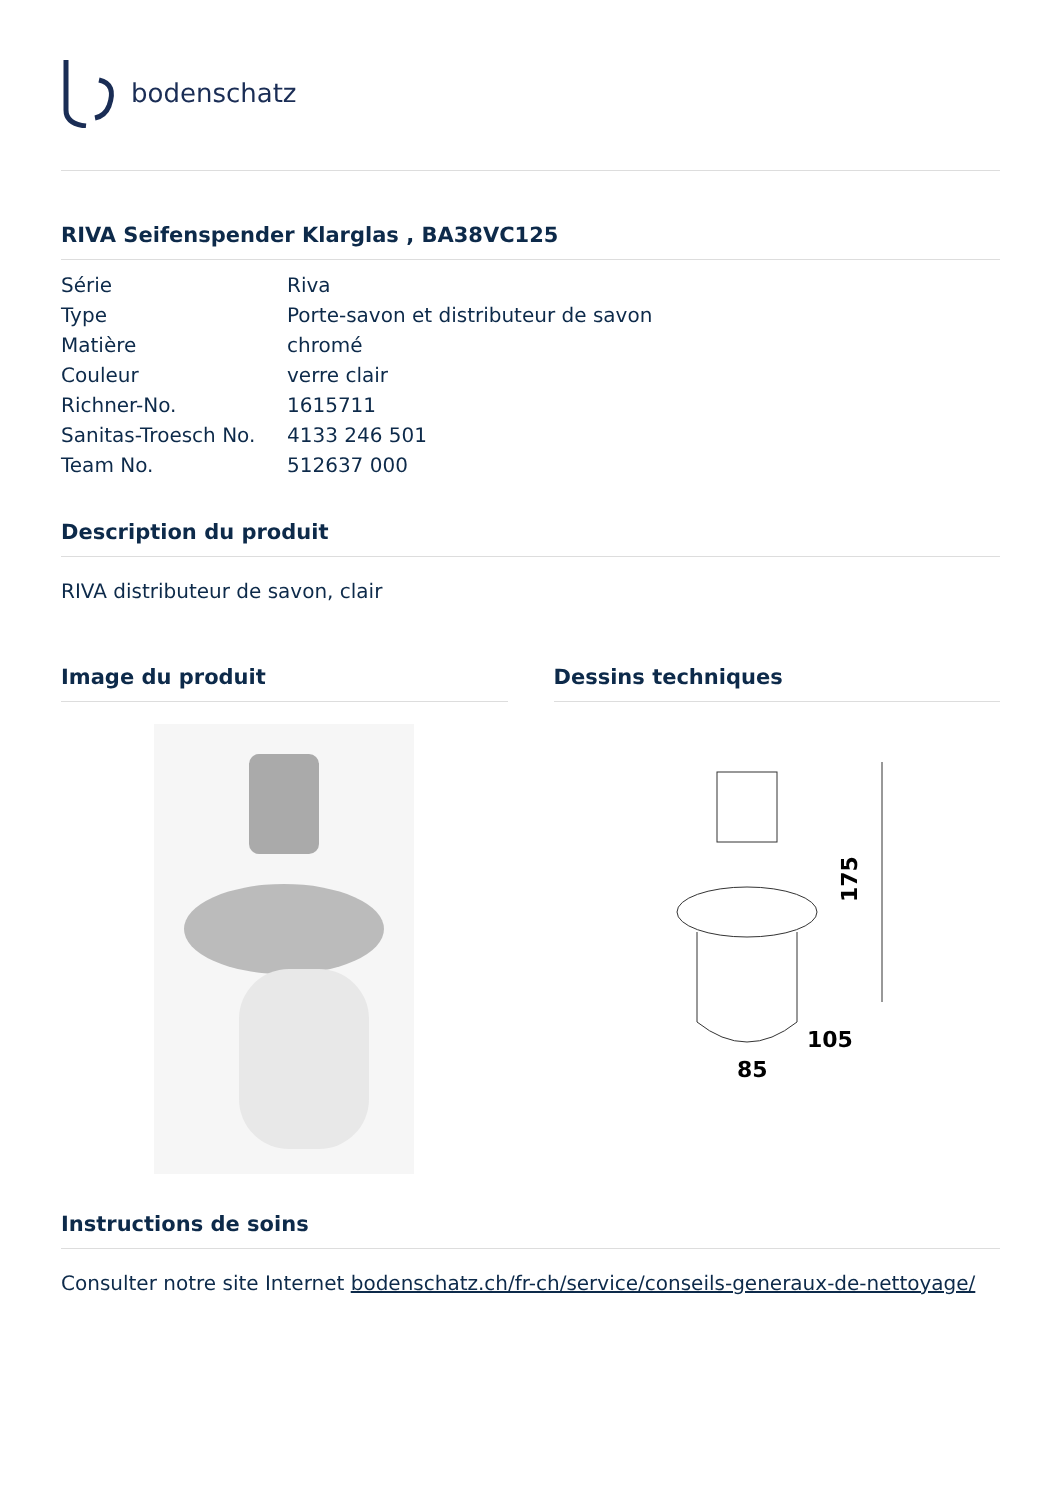bodenschatz
RIVA Seifenspender Klarglas , BA38VC125
| Série | Riva |
| Type | Porte-savon et distributeur de savon |
| Matière | chromé |
| Couleur | verre clair |
| Richner-No. | 1615711 |
| Sanitas-Troesch No. | 4133 246 501 |
| Team No. | 512637 000 |
Description du produit
RIVA distributeur de savon, clair
Image du produit Dessins techniques
85
175
105
Instructions de soins
Consulter notre site Internet bodenschatz.ch/fr-ch/service/conseils-generaux-de-nettoyage/